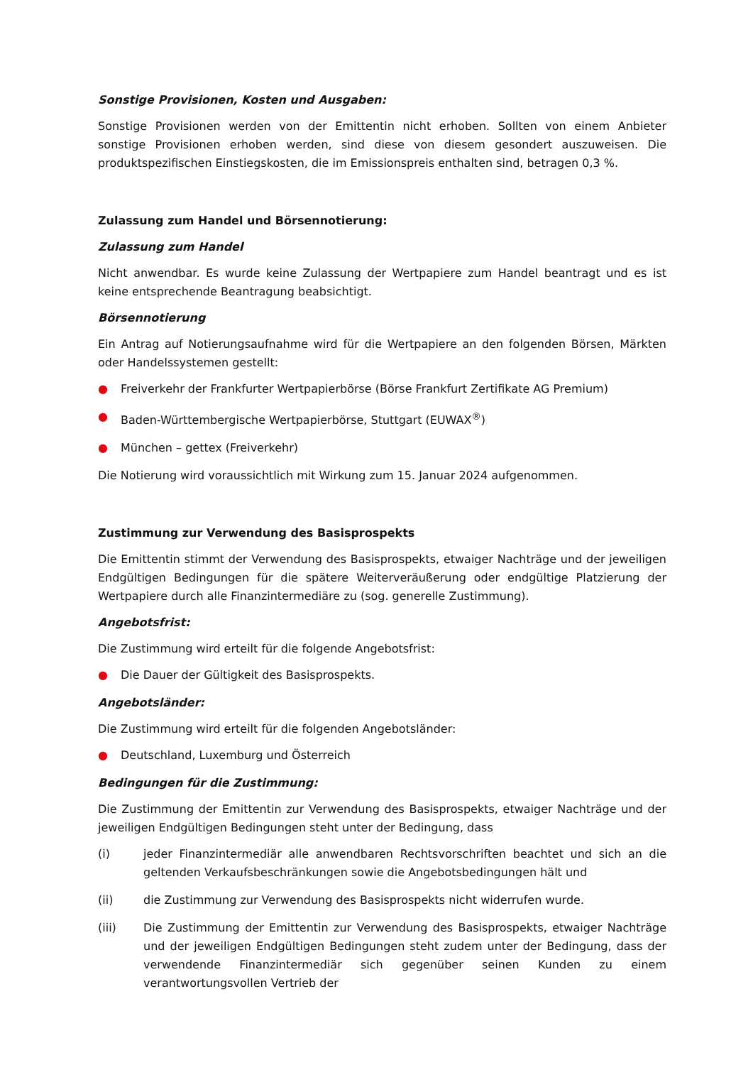Sonstige Provisionen, Kosten und Ausgaben:
Sonstige Provisionen werden von der Emittentin nicht erhoben. Sollten von einem Anbieter sonstige Provisionen erhoben werden, sind diese von diesem gesondert auszuweisen. Die produktspezifischen Einstiegskosten, die im Emissionspreis enthalten sind, betragen 0,3 %.
Zulassung zum Handel und Börsennotierung:
Zulassung zum Handel
Nicht anwendbar. Es wurde keine Zulassung der Wertpapiere zum Handel beantragt und es ist keine entsprechende Beantragung beabsichtigt.
Börsennotierung
Ein Antrag auf Notierungsaufnahme wird für die Wertpapiere an den folgenden Börsen, Märkten oder Handelssystemen gestellt:
● Freiverkehr der Frankfurter Wertpapierbörse (Börse Frankfurt Zertifikate AG Premium)
● Baden-Württembergische Wertpapierbörse, Stuttgart (EUWAX<sup>®</sup>)
● München – gettex (Freiverkehr)
Die Notierung wird voraussichtlich mit Wirkung zum 15. Januar 2024 aufgenommen.
Zustimmung zur Verwendung des Basisprospekts
Die Emittentin stimmt der Verwendung des Basisprospekts, etwaiger Nachträge und der jeweiligen Endgültigen Bedingungen für die spätere Weiterveräußerung oder endgültige Platzierung der Wertpapiere durch alle Finanzintermediäre zu (sog. generelle Zustimmung).
Angebotsfrist:
Die Zustimmung wird erteilt für die folgende Angebotsfrist:
● Die Dauer der Gültigkeit des Basisprospekts.
Angebotsländer:
Die Zustimmung wird erteilt für die folgenden Angebotsländer:
● Deutschland, Luxemburg und Österreich
Bedingungen für die Zustimmung:
Die Zustimmung der Emittentin zur Verwendung des Basisprospekts, etwaiger Nachträge und der jeweiligen Endgültigen Bedingungen steht unter der Bedingung, dass
(i) jeder Finanzintermediär alle anwendbaren Rechtsvorschriften beachtet und sich an die geltenden Verkaufsbeschränkungen sowie die Angebotsbedingungen hält und
(ii) die Zustimmung zur Verwendung des Basisprospekts nicht widerrufen wurde.
(iii) Die Zustimmung der Emittentin zur Verwendung des Basisprospekts, etwaiger Nachträge und der jeweiligen Endgültigen Bedingungen steht zudem unter der Bedingung, dass der verwendende Finanzintermediär sich gegenüber seinen Kunden zu einem verantwortungsvollen Vertrieb der